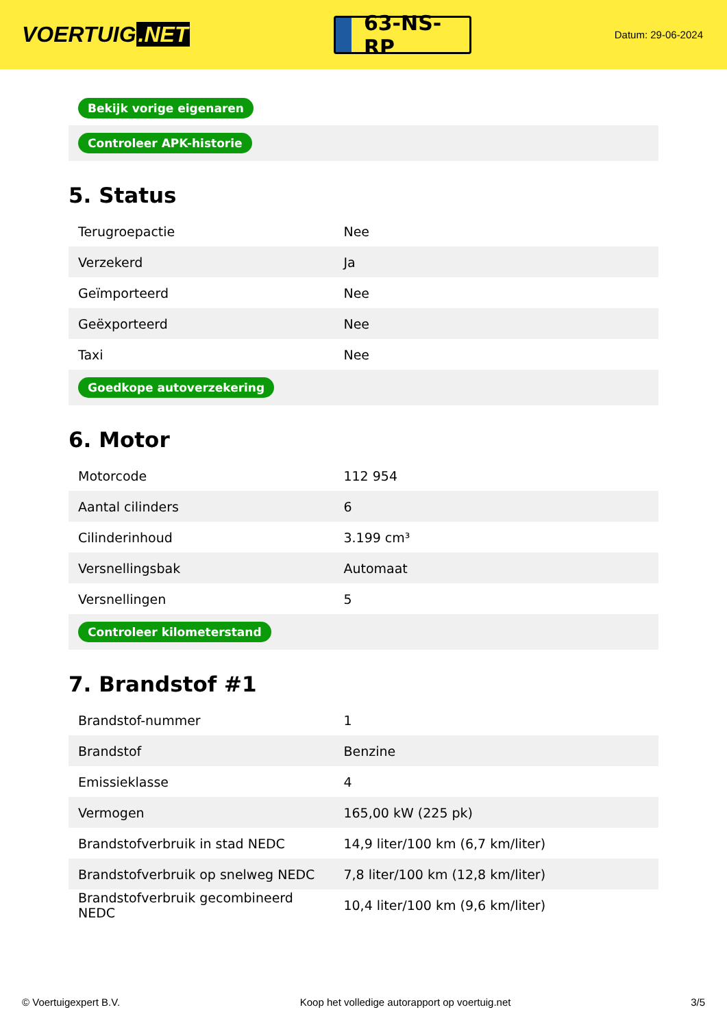VOERTUIG.NET
63-NS-RP
Datum: 29-06-2024
| Bekijk vorige eigenaren |
| Controleer APK-historie |
5. Status
| Terugroepactie | Nee |
| Verzekerd | Ja |
| Geïmporteerd | Nee |
| Geëxporteerd | Nee |
| Taxi | Nee |
| Goedkope autoverzekering | |
6. Motor
| Motorcode | 112 954 |
| Aantal cilinders | 6 |
| Cilinderinhoud | 3.199 cm³ |
| Versnellingsbak | Automaat |
| Versnellingen | 5 |
| Controleer kilometerstand | |
7. Brandstof #1
| Brandstof-nummer | 1 |
| Brandstof | Benzine |
| Emissieklasse | 4 |
| Vermogen | 165,00 kW (225 pk) |
| Brandstofverbruik in stad NEDC | 14,9 liter/100 km (6,7 km/liter) |
| Brandstofverbruik op snelweg NEDC | 7,8 liter/100 km (12,8 km/liter) |
| Brandstofverbruik gecombineerd NEDC | 10,4 liter/100 km (9,6 km/liter) |
© Voertuigexpert B.V. Koop het volledige autorapport op voertuig.net 3/5